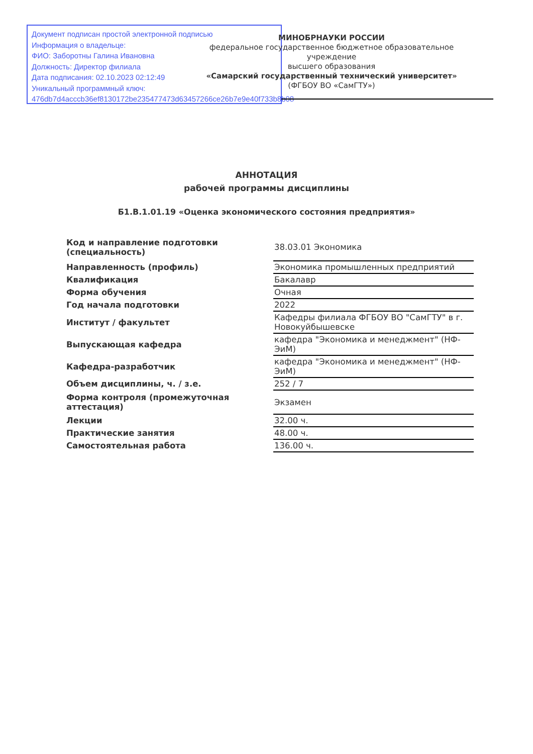Документ подписан простой электронной подписью
Информация о владельце:
ФИО: Заборотны Галина Ивановна
Должность: Директор филиала
Дата подписания: 02.10.2023 02:12:49
Уникальный программный ключ:
476db7d4acccb36ef8130172be235477473d63457266ce26b7e9e40f733b8b08
МИНОБРНАУКИ РОССИИ
федеральное государственное бюджетное образовательное учреждение
высшего образования
«Самарский государственный технический университет»
(ФГБОУ ВО «СамГТУ»)
АННОТАЦИЯ
рабочей программы дисциплины
Б1.В.1.01.19 «Оценка экономического состояния предприятия»
| Код и направление подготовки (специальность) | 38.03.01 Экономика |
| Направленность (профиль) | Экономика промышленных предприятий |
| Квалификация | Бакалавр |
| Форма обучения | Очная |
| Год начала подготовки | 2022 |
| Институт / факультет | Кафедры филиала ФГБОУ ВО "СамГТУ" в г. Новокуйбышевске |
| Выпускающая кафедра | кафедра "Экономика и менеджмент" (НФ-ЭиМ) |
| Кафедра-разработчик | кафедра "Экономика и менеджмент" (НФ-ЭиМ) |
| Объем дисциплины, ч. / з.е. | 252 / 7 |
| Форма контроля (промежуточная аттестация) | Экзамен |
| Лекции | 32.00 ч. |
| Практические занятия | 48.00 ч. |
| Самостоятельная работа | 136.00 ч. |